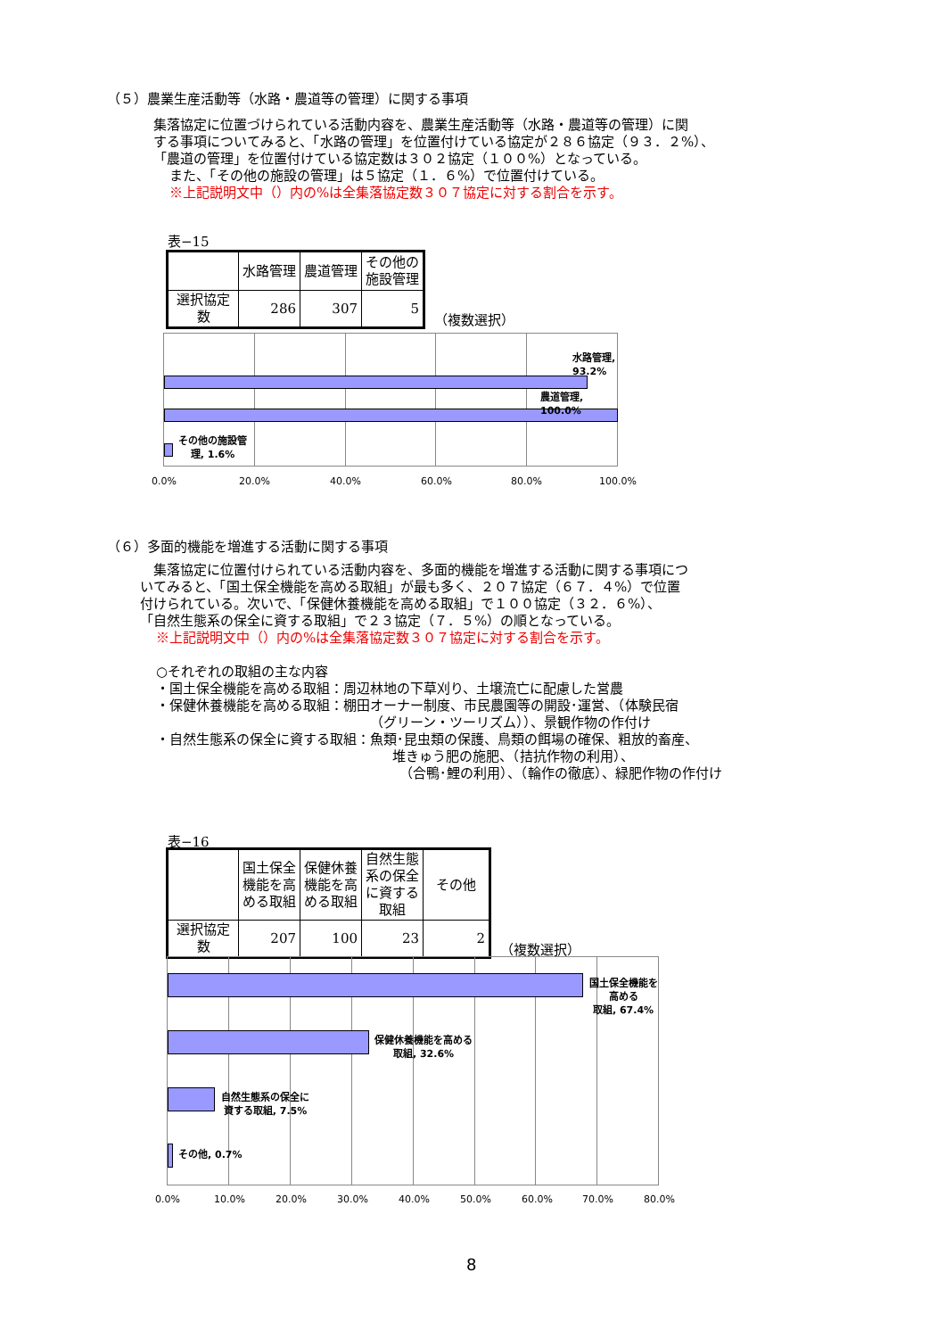（５）農業生産活動等（水路・農道等の管理）に関する事項
集落協定に位置づけられている活動内容を、農業生産活動等（水路・農道等の管理）に関
する事項についてみると、「水路の管理」を位置付けている協定が２８６協定（９３．２%）、
「農道の管理」を位置付けている協定数は３０２協定（１００%）となっている。
また、「その他の施設の管理」は５協定（１．６%）で位置付けている。
※上記説明文中（）内の%は全集落協定数３０７協定に対する割合を示す。
表−15
| | 水路管理 | 農道管理 | その他の 施設管理 |
| --- | --- | --- | --- |
| 選択協定数 | 286 | 307 | 5 |
（複数選択）
水路管理, 93.2%
農道管理, 100.0%
その他の施設管
理, 1.6%
0.0% 20.0% 40.0% 60.0% 80.0% 100.0%
（６）多面的機能を増進する活動に関する事項
集落協定に位置付けられている活動内容を、多面的機能を増進する活動に関する事項につ
いてみると、「国土保全機能を高める取組」が最も多く、２０７協定（６７．４%）で位置
付けられている。次いで、「保健休養機能を高める取組」で１００協定（３２．６%）、
「自然生態系の保全に資する取組」で２３協定（７．５%）の順となっている。
※上記説明文中（）内の%は全集落協定数３０７協定に対する割合を示す。
○それぞれの取組の主な内容
・国土保全機能を高める取組：周辺林地の下草刈り、土壌流亡に配慮した営農
・保健休養機能を高める取組：棚田オーナー制度、市民農園等の開設･運営、（体験民宿
（グリーン・ツーリズム））、景観作物の作付け
・自然生態系の保全に資する取組：魚類･昆虫類の保護、鳥類の餌場の確保、粗放的畜産、
堆きゅう肥の施肥、（拮抗作物の利用）、
（合鴨･鯉の利用）、（輪作の徹底）、緑肥作物の作付け
表−16
| | 国土保全 機能を高 める取組 | 保健休養 機能を高 める取組 | 自然生態 系の保全 に資する 取組 | その他 |
| --- | --- | --- | --- | --- |
| 選択協定数 | 207 | 100 | 23 | 2 |
（複数選択）
国土保全機能を高める
取組, 67.4%
保健休養機能を高める
取組, 32.6%
自然生態系の保全に
資する取組, 7.5%
その他, 0.7%
0.0% 10.0% 20.0% 30.0% 40.0% 50.0% 60.0% 70.0% 80.0%
8